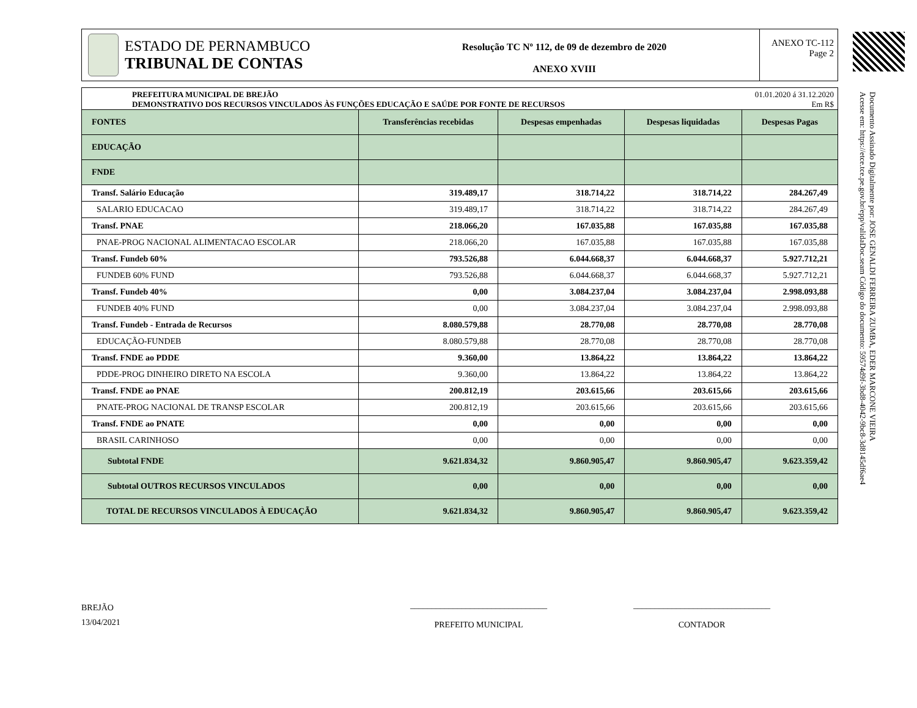Documento Assinado Digitalmente por: JOSE GENALDI FERREIRA ZUMBA, EDER MARCONE VIEIRA
Acesse em: https://etce.tce.pe.gov.br/epp/validaDoc.seam Código do documento: 59574d9f-3bd8-4042-9bc8-3d8145df6ae4
ESTADO DE PERNAMBUCO
TRIBUNAL DE CONTAS
Resolução TC Nº 112, de 09 de dezembro de 2020
ANEXO XVIII
ANEXO TC-112
Page 2
PREFEITURA MUNICIPAL DE BREJÃO
DEMONSTRATIVO DOS RECURSOS VINCULADOS ÀS FUNÇÕES EDUCAÇÃO E SAÚDE POR FONTE DE RECURSOS
01.01.2020 á 31.12.2020
Em R$
| FONTES | Transferências recebidas | Despesas empenhadas | Despesas liquidadas | Despesas Pagas |
| --- | --- | --- | --- | --- |
| EDUCAÇÃO | | | | |
| FNDE | | | | |
| Transf. Salário Educação | 319.489,17 | 318.714,22 | 318.714,22 | 284.267,49 |
| SALARIO EDUCACAO | 319.489,17 | 318.714,22 | 318.714,22 | 284.267,49 |
| Transf. PNAE | 218.066,20 | 167.035,88 | 167.035,88 | 167.035,88 |
| PNAE-PROG NACIONAL ALIMENTACAO ESCOLAR | 218.066,20 | 167.035,88 | 167.035,88 | 167.035,88 |
| Transf. Fundeb 60% | 793.526,88 | 6.044.668,37 | 6.044.668,37 | 5.927.712,21 |
| FUNDEB 60% FUND | 793.526,88 | 6.044.668,37 | 6.044.668,37 | 5.927.712,21 |
| Transf. Fundeb 40% | 0,00 | 3.084.237,04 | 3.084.237,04 | 2.998.093,88 |
| FUNDEB 40% FUND | 0,00 | 3.084.237,04 | 3.084.237,04 | 2.998.093,88 |
| Transf. Fundeb - Entrada de Recursos | 8.080.579,88 | 28.770,08 | 28.770,08 | 28.770,08 |
| EDUCAÇÃO-FUNDEB | 8.080.579,88 | 28.770,08 | 28.770,08 | 28.770,08 |
| Transf. FNDE ao PDDE | 9.360,00 | 13.864,22 | 13.864,22 | 13.864,22 |
| PDDE-PROG DINHEIRO DIRETO NA ESCOLA | 9.360,00 | 13.864,22 | 13.864,22 | 13.864,22 |
| Transf. FNDE ao PNAE | 200.812,19 | 203.615,66 | 203.615,66 | 203.615,66 |
| PNATE-PROG NACIONAL DE TRANSP ESCOLAR | 200.812,19 | 203.615,66 | 203.615,66 | 203.615,66 |
| Transf. FNDE ao PNATE | 0,00 | 0,00 | 0,00 | 0,00 |
| BRASIL CARINHOSO | 0,00 | 0,00 | 0,00 | 0,00 |
| Subtotal FNDE | 9.621.834,32 | 9.860.905,47 | 9.860.905,47 | 9.623.359,42 |
| Subtotal OUTROS RECURSOS VINCULADOS | 0,00 | 0,00 | 0,00 | 0,00 |
| TOTAL DE RECURSOS VINCULADOS À EDUCAÇÃO | 9.621.834,32 | 9.860.905,47 | 9.860.905,47 | 9.623.359,42 |
BREJÃO
13/04/2021
________________________________
PREFEITO MUNICIPAL
________________________________
CONTADOR